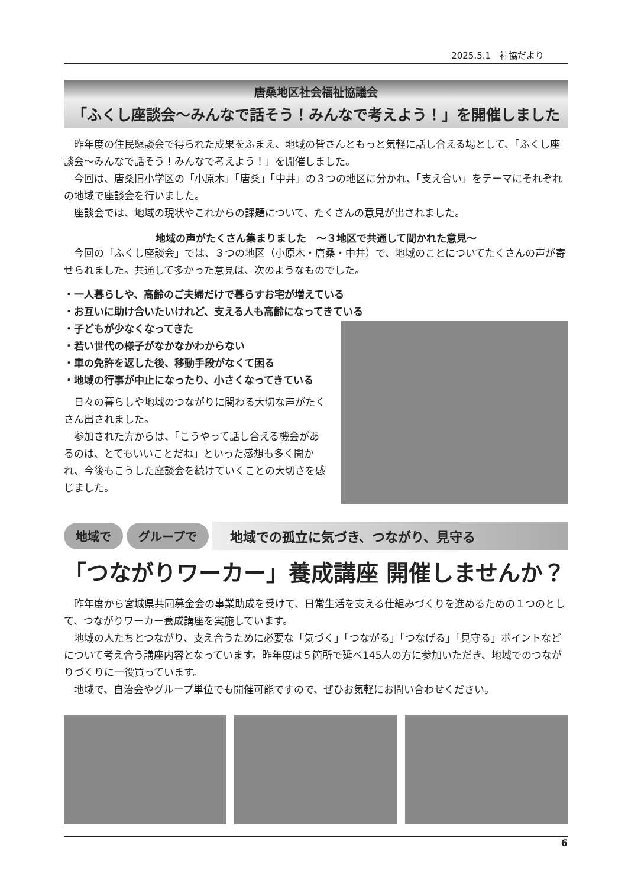2025.5.1　社協だより
唐桑地区社会福祉協議会
「ふくし座談会～みんなで話そう！みんなで考えよう！」を開催しました
昨年度の住民懇談会で得られた成果をふまえ、地域の皆さんともっと気軽に話し合える場として、「ふくし座談会～みんなで話そう！みんなで考えよう！」を開催しました。
今回は、唐桑旧小学区の「小原木」「唐桑」「中井」の３つの地区に分かれ、「支え合い」をテーマにそれぞれの地域で座談会を行いました。
座談会では、地域の現状やこれからの課題について、たくさんの意見が出されました。
地域の声がたくさん集まりました　～３地区で共通して聞かれた意見～
今回の「ふくし座談会」では、３つの地区（小原木・唐桑・中井）で、地域のことについてたくさんの声が寄せられました。共通して多かった意見は、次のようなものでした。
・一人暮らしや、高齢のご夫婦だけで暮らすお宅が増えている
・お互いに助け合いたいけれど、支える人も高齢になってきている
・子どもが少なくなってきた
・若い世代の様子がなかなかわからない
・車の免許を返した後、移動手段がなくて困る
・地域の行事が中止になったり、小さくなってきている
日々の暮らしや地域のつながりに関わる大切な声がたくさん出されました。
参加された方からは、「こうやって話し合える機会があるのは、とてもいいことだね」といった感想も多く聞かれ、今後もこうした座談会を続けていくことの大切さを感じました。
地域で グループで
地域での孤立に気づき、つながり、見守る
「つながりワーカー」養成講座 開催しませんか？
昨年度から宮城県共同募金会の事業助成を受けて、日常生活を支える仕組みづくりを進めるための１つのとして、つながりワーカー養成講座を実施しています。
地域の人たちとつながり、支え合うために必要な「気づく」「つながる」「つなげる」「見守る」ポイントなどについて考え合う講座内容となっています。昨年度は５箇所で延べ145人の方に参加いただき、地域でのつながりづくりに一役買っています。
地域で、自治会やグループ単位でも開催可能ですので、ぜひお気軽にお問い合わせください。
6